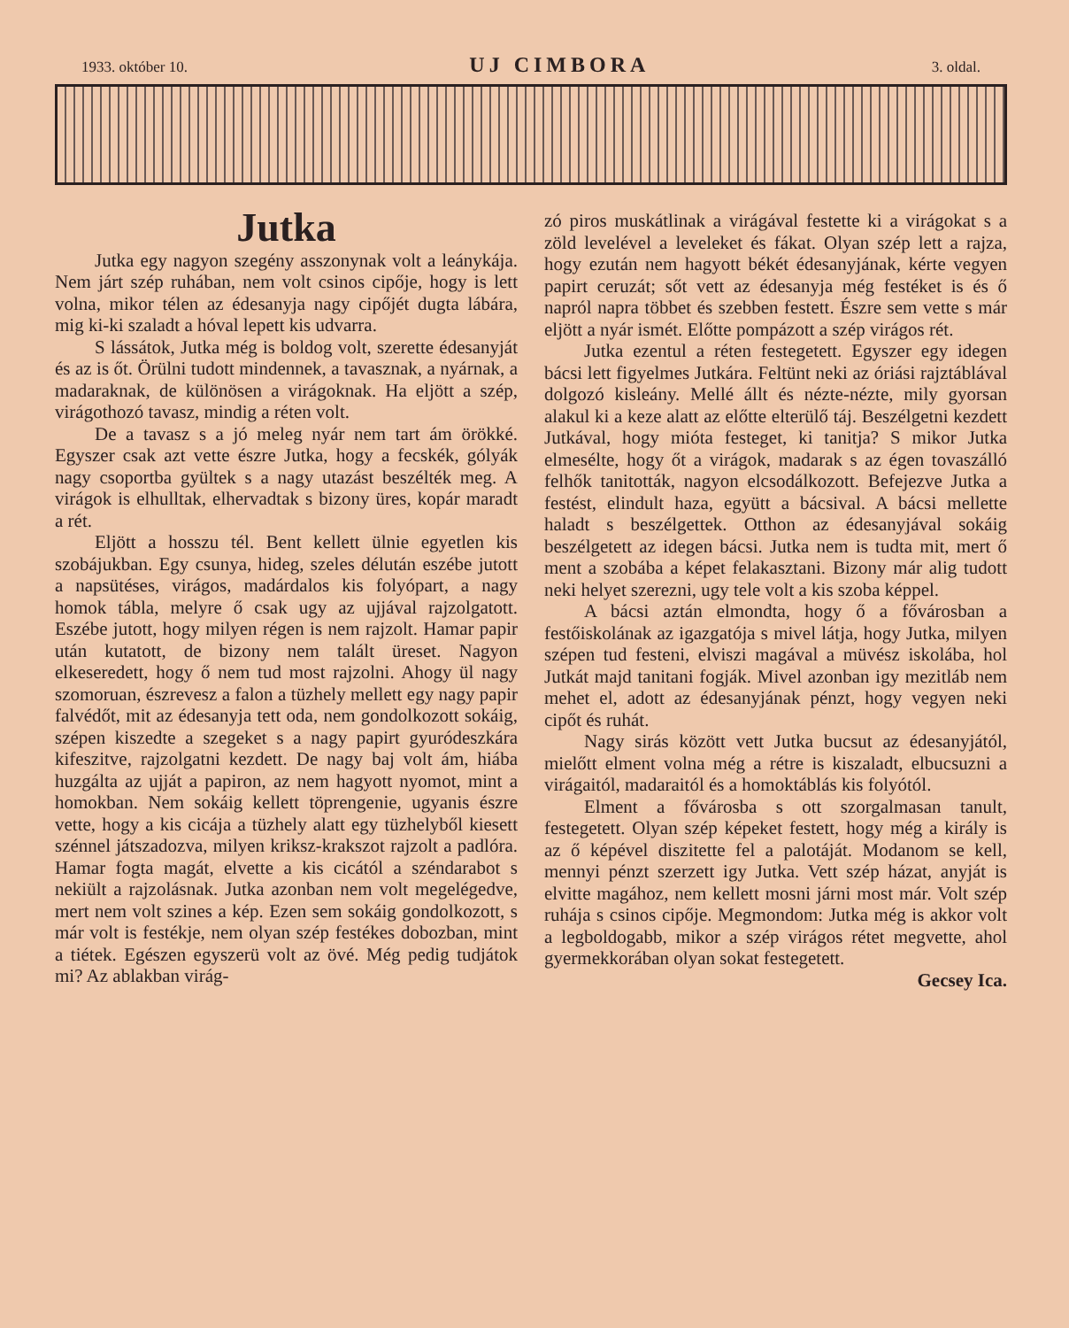1933. október 10. UJ CIMBORA 3. oldal.
Jutka
Jutka egy nagyon szegény asszonynak volt a leánykája. Nem járt szép ruhában, nem volt csinos cipője, hogy is lett volna, mikor télen az édesanyja nagy cipőjét dugta lábára, mig ki-ki szaladt a hóval lepett kis udvarra.
S lássátok, Jutka még is boldog volt, szerette édesanyját és az is őt. Örülni tudott mindennek, a tavasznak, a nyárnak, a madaraknak, de különösen a virágoknak. Ha eljött a szép, virágothozó tavasz, mindig a réten volt.
De a tavasz s a jó meleg nyár nem tart ám örökké. Egyszer csak azt vette észre Jutka, hogy a fecskék, gólyák nagy csoportba gyültek s a nagy utazást beszélték meg. A virágok is elhulltak, elhervadtak s bizony üres, kopár maradt a rét.
Eljött a hosszu tél. Bent kellett ülnie egyetlen kis szobájukban. Egy csunya, hideg, szeles délután eszébe jutott a napsütéses, virágos, madárdalos kis folyópart, a nagy homok tábla, melyre ő csak ugy az ujjával rajzolgatott. Eszébe jutott, hogy milyen régen is nem rajzolt. Hamar papir után kutatott, de bizony nem talált üreset. Nagyon elkeseredett, hogy ő nem tud most rajzolni. Ahogy ül nagy szomoruan, észrevesz a falon a tüzhely mellett egy nagy papir falvédőt, mit az édesanyja tett oda, nem gondolkozott sokáig, szépen kiszedte a szegeket s a nagy papirt gyuródeszkára kifeszitve, rajzolgatni kezdett. De nagy baj volt ám, hiába huzgálta az ujját a papiron, az nem hagyott nyomot, mint a homokban. Nem sokáig kellett töprengenie, ugyanis észre vette, hogy a kis cicája a tüzhely alatt egy tüzhelyből kiesett szénnel játszadozva, milyen kriksz-krakszot rajzolt a padlóra. Hamar fogta magát, elvette a kis cicától a széndarabot s nekiült a rajzolásnak. Jutka azonban nem volt megelégedve, mert nem volt szines a kép. Ezen sem sokáig gondolkozott, s már volt is festékje, nem olyan szép festékes dobozban, mint a tiétek. Egészen egyszerü volt az övé. Még pedig tudjátok mi? Az ablakban virág-
zó piros muskátlinak a virágával festette ki a virágokat s a zöld levelével a leveleket és fákat. Olyan szép lett a rajza, hogy ezután nem hagyott békét édesanyjának, kérte vegyen papirt ceruzát; sőt vett az édesanyja még festéket is és ő napról napra többet és szebben festett. Észre sem vette s már eljött a nyár ismét. Előtte pompázott a szép virágos rét.
Jutka ezentul a réten festegetett. Egyszer egy idegen bácsi lett figyelmes Jutkára. Feltünt neki az óriási rajztáblával dolgozó kisleány. Mellé állt és nézte-nézte, mily gyorsan alakul ki a keze alatt az előtte elterülő táj. Beszélgetni kezdett Jutkával, hogy mióta festeget, ki tanitja? S mikor Jutka elmesélte, hogy őt a virágok, madarak s az égen tovaszálló felhők tanitották, nagyon elcsodálkozott. Befejezve Jutka a festést, elindult haza, együtt a bácsival. A bácsi mellette haladt s beszélgettek. Otthon az édesanyjával sokáig beszélgetett az idegen bácsi. Jutka nem is tudta mit, mert ő ment a szobába a képet felakasztani. Bizony már alig tudott neki helyet szerezni, ugy tele volt a kis szoba képpel.
A bácsi aztán elmondta, hogy ő a fővárosban a festőiskolának az igazgatója s mivel látja, hogy Jutka, milyen szépen tud festeni, elviszi magával a müvész iskolába, hol Jutkát majd tanitani fogják. Mivel azonban igy mezitláb nem mehet el, adott az édesanyjának pénzt, hogy vegyen neki cipőt és ruhát.
Nagy sirás között vett Jutka bucsut az édesanyjától, mielőtt elment volna még a rétre is kiszaladt, elbucsuzni a virágaitól, madaraitól és a homoktáblás kis folyótól.
Elment a fővárosba s ott szorgalmasan tanult, festegetett. Olyan szép képeket festett, hogy még a király is az ő képével diszitette fel a palotáját. Modanom se kell, mennyi pénzt szerzett igy Jutka. Vett szép házat, anyját is elvitte magához, nem kellett mosni járni most már. Volt szép ruhája s csinos cipője. Megmondom: Jutka még is akkor volt a legboldogabb, mikor a szép virágos rétet megvette, ahol gyermekkorában olyan sokat festegetett.
Gecsey Ica.